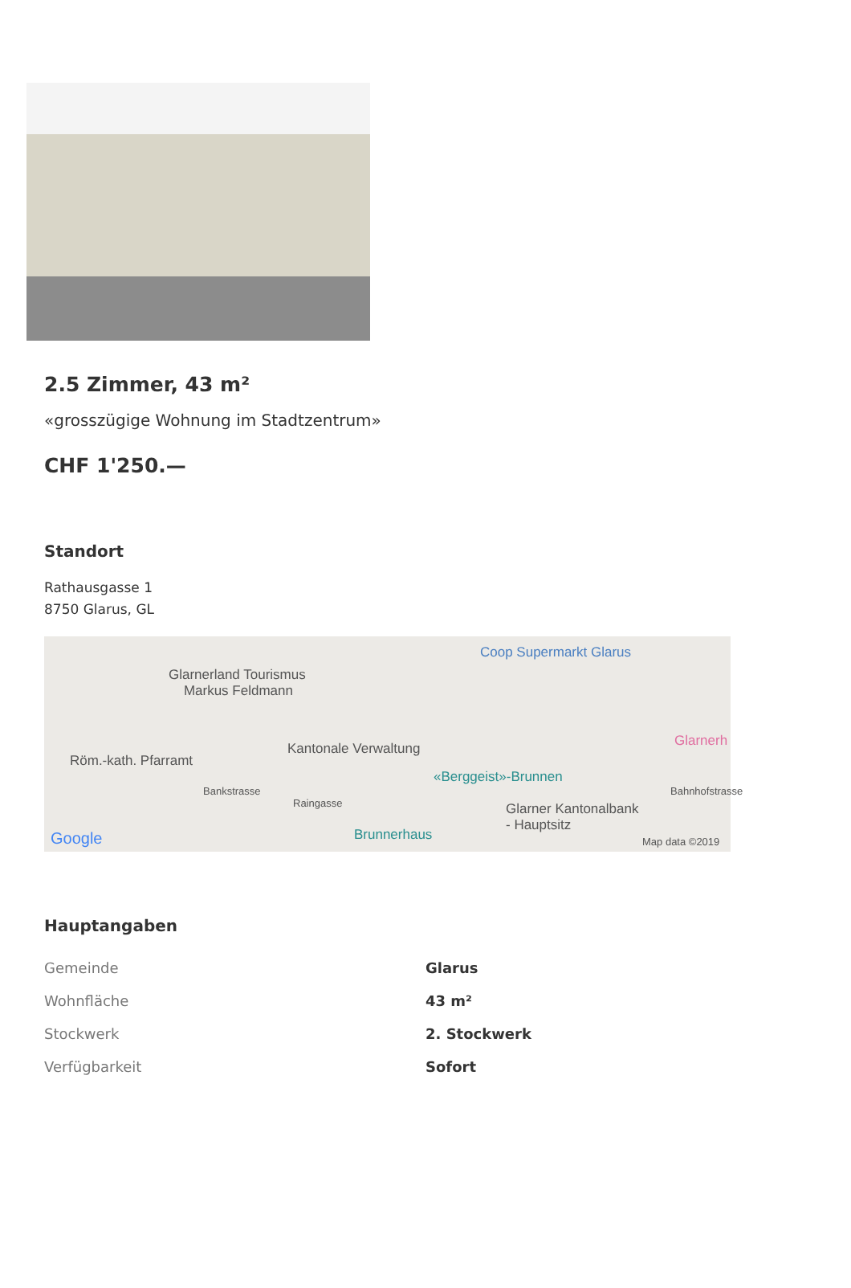2.5 Zimmer, 43 m²
«grosszügige Wohnung im Stadtzentrum»
CHF 1'250.—
Standort
Rathausgasse 1
8750 Glarus, GL
Glarnerland Tourismus
Markus Feldmann
Coop Supermarkt Glarus
Glarnerh
Röm.-kath. Pfarramt
Kantonale Verwaltung
«Berggeist»-Brunnen
Bankstrasse
Raingasse Glarner Kantonalbank
- Hauptsitz
Brunnerhaus
Bahnhofstrasse
Google Map data ©2019
Hauptangaben
| Gemeinde | Glarus |
| Wohnfläche | 43 m² |
| Stockwerk | 2. Stockwerk |
| Verfügbarkeit | Sofort |